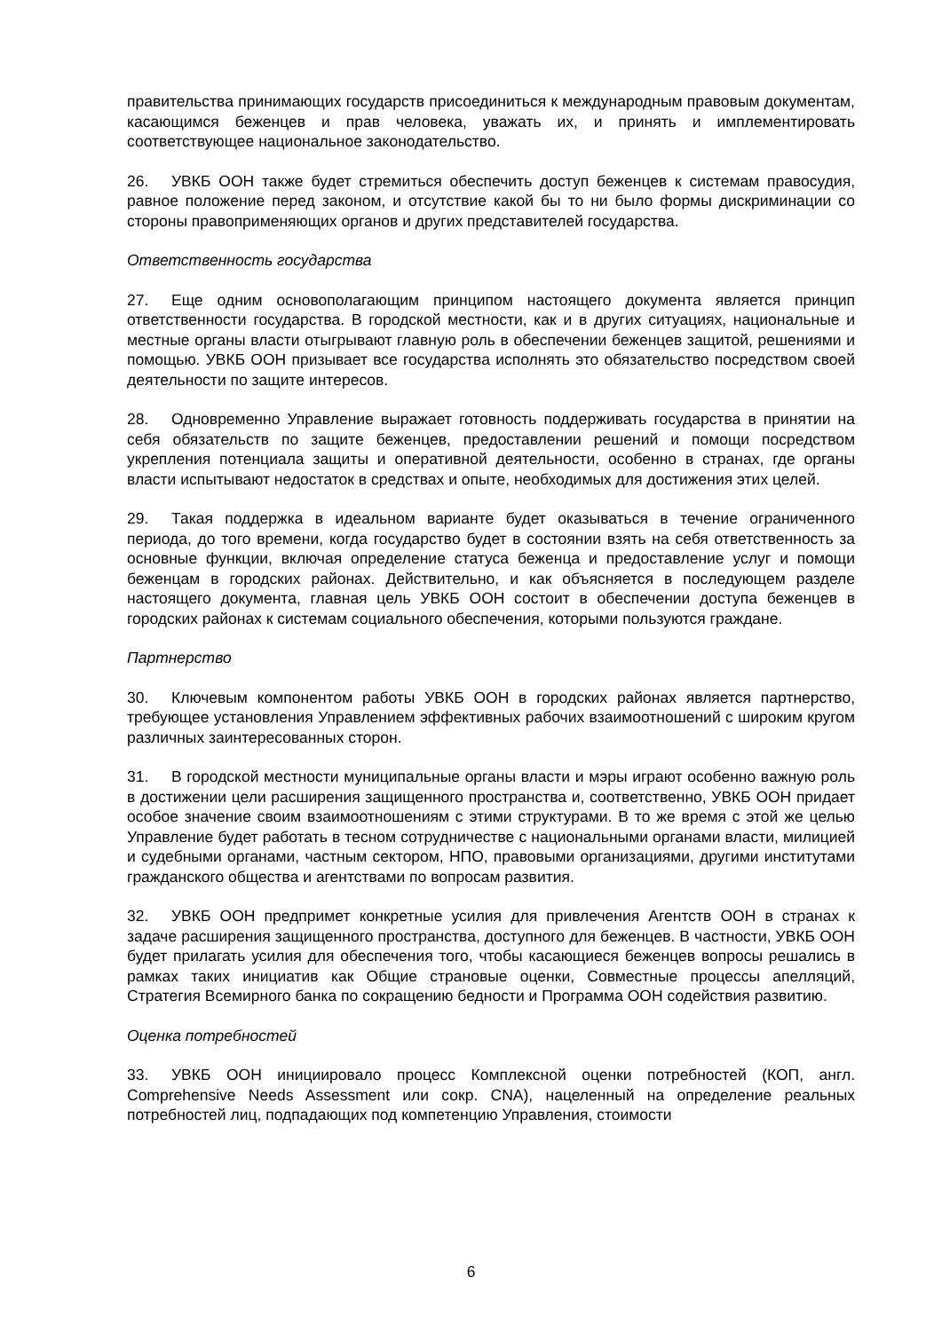правительства принимающих государств присоединиться к международным правовым документам, касающимся беженцев и прав человека, уважать их, и принять и имплементировать соответствующее национальное законодательство.
26. УВКБ ООН также будет стремиться обеспечить доступ беженцев к системам правосудия, равное положение перед законом, и отсутствие какой бы то ни было формы дискриминации со стороны правоприменяющих органов и других представителей государства.
Ответственность государства
27. Еще одним основополагающим принципом настоящего документа является принцип ответственности государства. В городской местности, как и в других ситуациях, национальные и местные органы власти отыгрывают главную роль в обеспечении беженцев защитой, решениями и помощью. УВКБ ООН призывает все государства исполнять это обязательство посредством своей деятельности по защите интересов.
28. Одновременно Управление выражает готовность поддерживать государства в принятии на себя обязательств по защите беженцев, предоставлении решений и помощи посредством укрепления потенциала защиты и оперативной деятельности, особенно в странах, где органы власти испытывают недостаток в средствах и опыте, необходимых для достижения этих целей.
29. Такая поддержка в идеальном варианте будет оказываться в течение ограниченного периода, до того времени, когда государство будет в состоянии взять на себя ответственность за основные функции, включая определение статуса беженца и предоставление услуг и помощи беженцам в городских районах. Действительно, и как объясняется в последующем разделе настоящего документа, главная цель УВКБ ООН состоит в обеспечении доступа беженцев в городских районах к системам социального обеспечения, которыми пользуются граждане.
Партнерство
30. Ключевым компонентом работы УВКБ ООН в городских районах является партнерство, требующее установления Управлением эффективных рабочих взаимоотношений с широким кругом различных заинтересованных сторон.
31. В городской местности муниципальные органы власти и мэры играют особенно важную роль в достижении цели расширения защищенного пространства и, соответственно, УВКБ ООН придает особое значение своим взаимоотношениям с этими структурами. В то же время с этой же целью Управление будет работать в тесном сотрудничестве с национальными органами власти, милицией и судебными органами, частным сектором, НПО, правовыми организациями, другими институтами гражданского общества и агентствами по вопросам развития.
32. УВКБ ООН предпримет конкретные усилия для привлечения Агентств ООН в странах к задаче расширения защищенного пространства, доступного для беженцев. В частности, УВКБ ООН будет прилагать усилия для обеспечения того, чтобы касающиеся беженцев вопросы решались в рамках таких инициатив как Общие страновые оценки, Совместные процессы апелляций, Стратегия Всемирного банка по сокращению бедности и Программа ООН содействия развитию.
Оценка потребностей
33. УВКБ ООН инициировало процесс Комплексной оценки потребностей (КОП, англ. Comprehensive Needs Assessment или сокр. CNA), нацеленный на определение реальных потребностей лиц, подпадающих под компетенцию Управления, стоимости
6